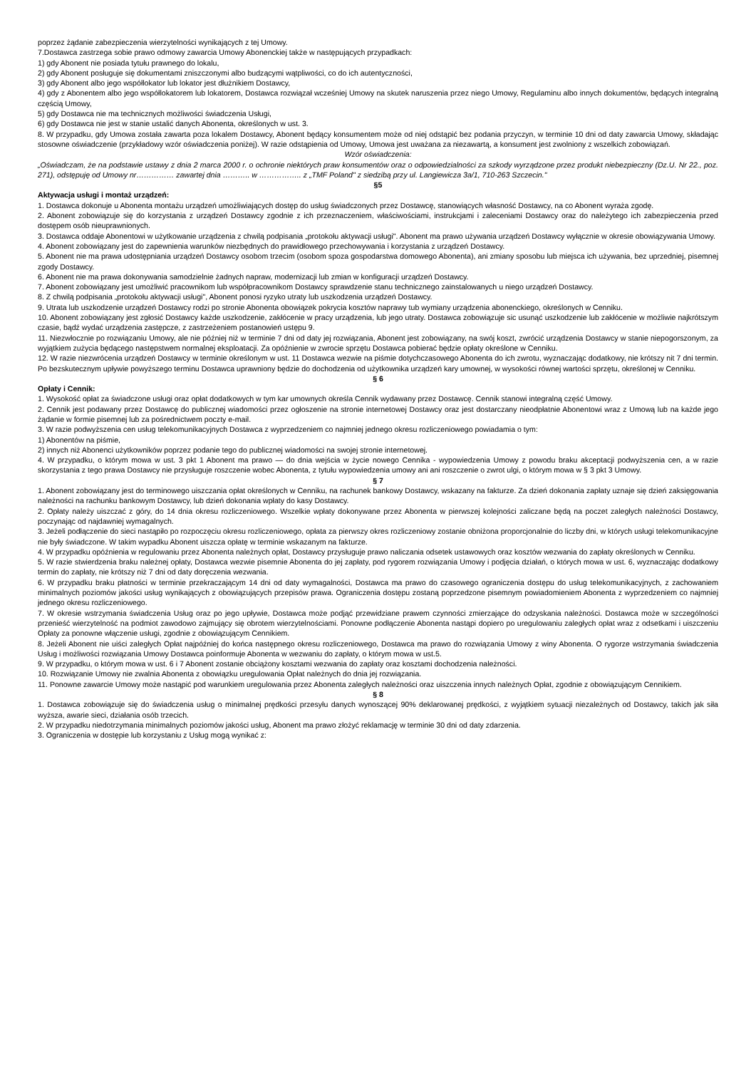poprzez żądanie zabezpieczenia wierzytelności wynikających z tej Umowy.
7.Dostawca zastrzega sobie prawo odmowy zawarcia Umowy Abonenckiej także w następujących przypadkach:
1) gdy Abonent nie posiada tytułu prawnego do lokalu,
2) gdy Abonent posługuje się dokumentami zniszczonymi albo budzącymi wątpliwości, co do ich autentyczności,
3) gdy Abonent albo jego współlokator lub lokator jest dłużnikiem Dostawcy,
4) gdy z Abonentem albo jego współlokatorem lub lokatorem, Dostawca rozwiązał wcześniej Umowy na skutek naruszenia przez niego Umowy, Regulaminu albo innych dokumentów, będących integralną częścią Umowy,
5) gdy Dostawca nie ma technicznych możliwości świadczenia Usługi,
6) gdy Dostawca nie jest w stanie ustalić danych Abonenta, określonych w ust. 3.
8. W przypadku, gdy Umowa została zawarta poza lokalem Dostawcy, Abonent będący konsumentem może od niej odstąpić bez podania przyczyn, w terminie 10 dni od daty zawarcia Umowy, składając stosowne oświadczenie (przykładowy wzór oświadczenia poniżej). W razie odstąpienia od Umowy, Umowa jest uważana za niezawartą, a konsument jest zwolniony z wszelkich zobowiązań.
Wzór oświadczenia:
„Oświadczam, że na podstawie ustawy z dnia 2 marca 2000 r. o ochronie niektórych praw konsumentów oraz o odpowiedzialności za szkody wyrządzone przez produkt niebezpieczny (Dz.U. Nr 22., poz. 271), odstępuję od Umowy nr…………… zawartej dnia ……….. w …………….. z „TMF Poland" z siedzibą przy ul. Langiewicza 3a/1, 710-263 Szczecin."
§5
Aktywacja usługi i montaż urządzeń:
1. Dostawca dokonuje u Abonenta montażu urządzeń umożliwiających dostęp do usług świadczonych przez Dostawcę, stanowiących własność Dostawcy, na co Abonent wyraża zgodę.
2. Abonent zobowiązuje się do korzystania z urządzeń Dostawcy zgodnie z ich przeznaczeniem, właściwościami, instrukcjami i zaleceniami Dostawcy oraz do należytego ich zabezpieczenia przed dostępem osób nieuprawnionych.
3. Dostawca oddaje Abonentowi w użytkowanie urządzenia z chwilą podpisania „protokołu aktywacji usługi". Abonent ma prawo używania urządzeń Dostawcy wyłącznie w okresie obowiązywania Umowy.
4. Abonent zobowiązany jest do zapewnienia warunków niezbędnych do prawidłowego przechowywania i korzystania z urządzeń Dostawcy.
5. Abonent nie ma prawa udostępniania urządzeń Dostawcy osobom trzecim (osobom spoza gospodarstwa domowego Abonenta), ani zmiany sposobu lub miejsca ich używania, bez uprzedniej, pisemnej zgody Dostawcy.
6. Abonent nie ma prawa dokonywania samodzielnie żadnych napraw, modernizacji lub zmian w konfiguracji urządzeń Dostawcy.
7. Abonent zobowiązany jest umożliwić pracownikom lub współpracownikom Dostawcy sprawdzenie stanu technicznego zainstalowanych u niego urządzeń Dostawcy.
8. Z chwilą podpisania „protokołu aktywacji usługi", Abonent ponosi ryzyko utraty lub uszkodzenia urządzeń Dostawcy.
9. Utrata lub uszkodzenie urządzeń Dostawcy rodzi po stronie Abonenta obowiązek pokrycia kosztów naprawy tub wymiany urządzenia abonenckiego, określonych w Cenniku.
10. Abonent zobowiązany jest zgłosić Dostawcy każde uszkodzenie, zakłócenie w pracy urządzenia, lub jego utraty. Dostawca zobowiązuje sic usunąć uszkodzenie lub zakłócenie w możliwie najkrótszym czasie, bądź wydać urządzenia zastępcze, z zastrzeżeniem postanowień ustępu 9.
11. Niezwłocznie po rozwiązaniu Umowy, ale nie później niż w terminie 7 dni od daty jej rozwiązania, Abonent jest zobowiązany, na swój koszt, zwrócić urządzenia Dostawcy w stanie niepogorszonym, za wyjątkiem zużycia będącego następstwem normalnej eksploatacji. Za opóźnienie w zwrocie sprzętu Dostawca pobierać będzie opłaty określone w Cenniku.
12. W razie niezwrócenia urządzeń Dostawcy w terminie określonym w ust. 11 Dostawca wezwie na piśmie dotychczasowego Abonenta do ich zwrotu, wyznaczając dodatkowy, nie krótszy nit 7 dni termin. Po bezskutecznym upływie powyższego terminu Dostawca uprawniony będzie do dochodzenia od użytkownika urządzeń kary umownej, w wysokości równej wartości sprzętu, określonej w Cenniku.
§ 6
Opłaty i Cennik:
1. Wysokość opłat za świadczone usługi oraz opłat dodatkowych w tym kar umownych określa Cennik wydawany przez Dostawcę. Cennik stanowi integralną część Umowy.
2. Cennik jest podawany przez Dostawcę do publicznej wiadomości przez ogłoszenie na stronie internetowej Dostawcy oraz jest dostarczany nieodpłatnie Abonentowi wraz z Umową lub na każde jego żądanie w formie pisemnej lub za pośrednictwem poczty e-mail.
3. W razie podwyższenia cen usług telekomunikacyjnych Dostawca z wyprzedzeniem co najmniej jednego okresu rozliczeniowego powiadamia o tym:
1) Abonentów na piśmie,
2) innych niż Abonenci użytkowników poprzez podanie tego do publicznej wiadomości na swojej stronie internetowej.
4. W przypadku, o którym mowa w ust. 3 pkt 1 Abonent ma prawo — do dnia wejścia w życie nowego Cennika - wypowiedzenia Umowy z powodu braku akceptacji podwyższenia cen, a w razie skorzystania z tego prawa Dostawcy nie przysługuje roszczenie wobec Abonenta, z tytułu wypowiedzenia umowy ani ani roszczenie o zwrot ulgi, o którym mowa w § 3 pkt 3 Umowy.
§ 7
1. Abonent zobowiązany jest do terminowego uiszczania opłat określonych w Cenniku, na rachunek bankowy Dostawcy, wskazany na fakturze. Za dzień dokonania zapłaty uznaje się dzień zaksięgowania należności na rachunku bankowym Dostawcy, lub dzień dokonania wpłaty do kasy Dostawcy.
2. Opłaty należy uiszczać z góry, do 14 dnia okresu rozliczeniowego. Wszelkie wpłaty dokonywane przez Abonenta w pierwszej kolejności zaliczane będą na poczet zaległych należności Dostawcy, poczynając od najdawniej wymagalnych.
3. Jeżeli podłączenie do sieci nastąpiło po rozpoczęciu okresu rozliczeniowego, opłata za pierwszy okres rozliczeniowy zostanie obniżona proporcjonalnie do liczby dni, w których usługi telekomunikacyjne nie były świadczone. W takim wypadku Abonent uiszcza opłatę w terminie wskazanym na fakturze.
4. W przypadku opóźnienia w regulowaniu przez Abonenta należnych opłat, Dostawcy przysługuje prawo naliczania odsetek ustawowych oraz kosztów wezwania do zapłaty określonych w Cenniku.
5. W razie stwierdzenia braku należnej opłaty, Dostawca wezwie pisemnie Abonenta do jej zapłaty, pod rygorem rozwiązania Umowy i podjęcia działań, o których mowa w ust. 6, wyznaczając dodatkowy termin do zapłaty, nie krótszy niż 7 dni od daty doręczenia wezwania.
6. W przypadku braku płatności w terminie przekraczającym 14 dni od daty wymagalności, Dostawca ma prawo do czasowego ograniczenia dostępu do usług telekomunikacyjnych, z zachowaniem minimalnych poziomów jakości usług wynikających z obowiązujących przepisów prawa. Ograniczenia dostępu zostaną poprzedzone pisemnym powiadomieniem Abonenta z wyprzedzeniem co najmniej jednego okresu rozliczeniowego.
7. W okresie wstrzymania świadczenia Usług oraz po jego upływie, Dostawca może podjąć przewidziane prawem czynności zmierzające do odzyskania należności. Dostawca może w szczególności przenieść wierzytelność na podmiot zawodowo zajmujący się obrotem wierzytelnościami. Ponowne podłączenie Abonenta nastąpi dopiero po uregulowaniu zaległych opłat wraz z odsetkami i uiszczeniu Opłaty za ponowne włączenie usługi, zgodnie z obowiązującym Cennikiem.
8. Jeżeli Abonent nie uiści zaległych Opłat najpóźniej do końca następnego okresu rozliczeniowego, Dostawca ma prawo do rozwiązania Umowy z winy Abonenta. O rygorze wstrzymania świadczenia Usług i możliwości rozwiązania Umowy Dostawca poinformuje Abonenta w wezwaniu do zapłaty, o którym mowa w ust.5.
9. W przypadku, o którym mowa w ust. 6 i 7 Abonent zostanie obciążony kosztami wezwania do zapłaty oraz kosztami dochodzenia należności.
10. Rozwiązanie Umowy nie zwalnia Abonenta z obowiązku uregulowania Opłat należnych do dnia jej rozwiązania.
11. Ponowne zawarcie Umowy może nastąpić pod warunkiem uregulowania przez Abonenta zaległych należności oraz uiszczenia innych należnych Opłat, zgodnie z obowiązującym Cennikiem.
§ 8
1. Dostawca zobowiązuje się do świadczenia usług o minimalnej prędkości przesyłu danych wynoszącej 90% deklarowanej prędkości, z wyjątkiem sytuacji niezależnych od Dostawcy, takich jak siła wyższa, awarie sieci, działania osób trzecich.
2. W przypadku niedotrzymania minimalnych poziomów jakości usług, Abonent ma prawo złożyć reklamację w terminie 30 dni od daty zdarzenia.
3. Ograniczenia w dostępie lub korzystaniu z Usług mogą wynikać z: